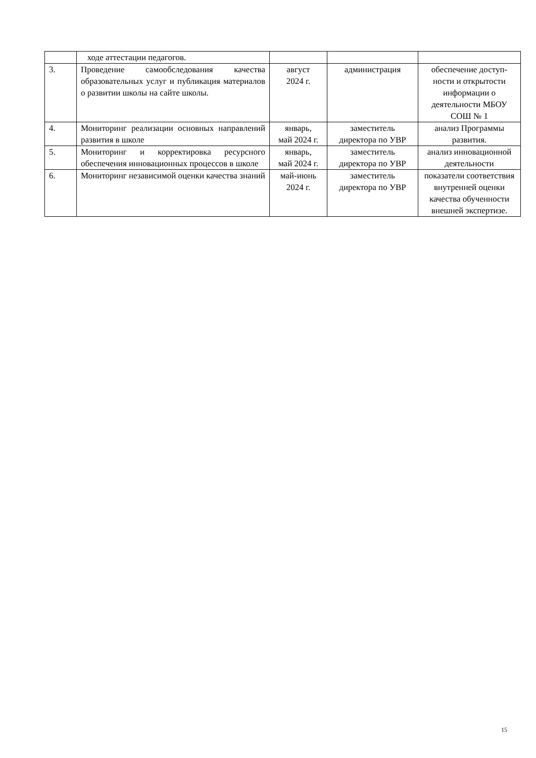| | ходе аттестации педагогов. | | | |
| 3. | Проведение самообследования качества образовательных услуг и публикация материалов о развитии школы на сайте школы. | август 2024 г. | администрация | обеспечение доступ-ности и открытости информации о деятельности МБОУ СОШ № 1 |
| 4. | Мониторинг реализации основных направлений развития в школе | январь, май 2024 г. | заместитель директора по УВР | анализ Программы развития. |
| 5. | Мониторинг и корректировка ресурсного обеспечения инновационных процессов в школе | январь, май 2024 г. | заместитель директора по УВР | анализ инновационной деятельности |
| 6. | Мониторинг независимой оценки качества знаний | май-июнь 2024 г. | заместитель директора по УВР | показатели соответствия внутренней оценки качества обученности внешней экспертизе. |
15